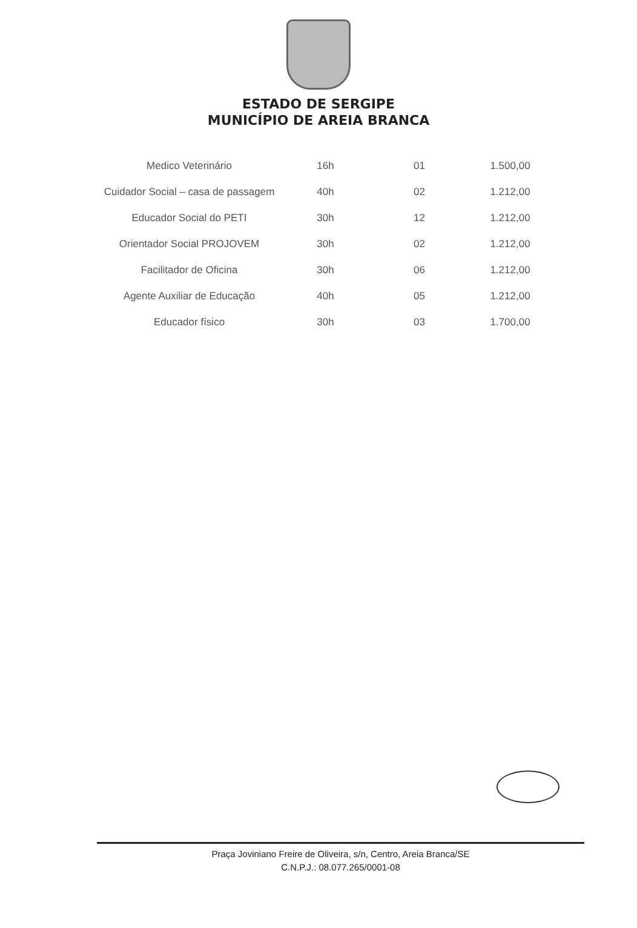ESTADO DE SERGIPE
MUNICÍPIO DE AREIA BRANCA
| Medico Veterinário | 16h | 01 | 1.500,00 |
| Cuidador Social – casa de passagem | 40h | 02 | 1.212,00 |
| Educador Social do PETI | 30h | 12 | 1.212,00 |
| Orientador Social PROJOVEM | 30h | 02 | 1.212,00 |
| Facilitador de Oficina | 30h | 06 | 1.212,00 |
| Agente Auxiliar de Educação | 40h | 05 | 1.212,00 |
| Educador físico | 30h | 03 | 1.700,00 |
Praça Joviniano Freire de Oliveira, s/n, Centro, Areia Branca/SE
C.N.P.J.: 08.077.265/0001-08